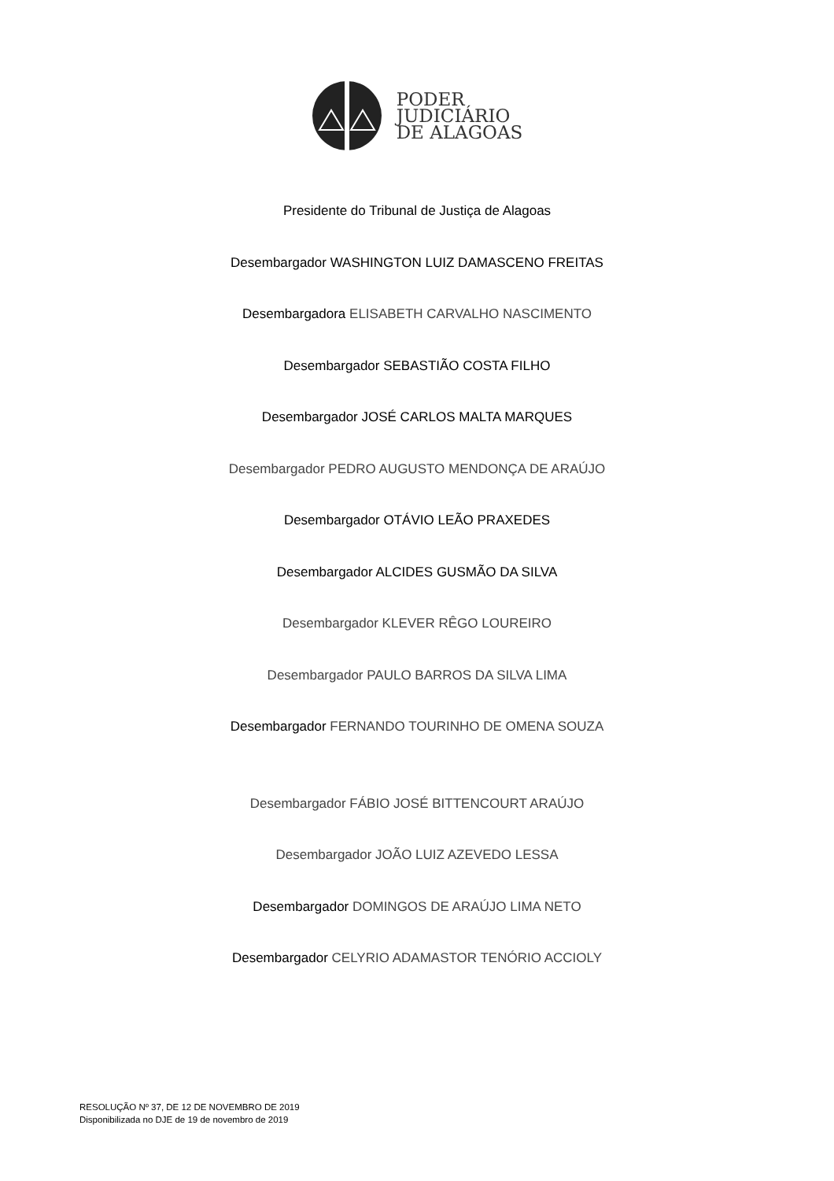PODER
JUDICIÁRIO
DE ALAGOAS
Presidente do Tribunal de Justiça de Alagoas
Desembargador WASHINGTON LUIZ DAMASCENO FREITAS
Desembargadora ELISABETH CARVALHO NASCIMENTO
Desembargador SEBASTIÃO COSTA FILHO
Desembargador JOSÉ CARLOS MALTA MARQUES
Desembargador PEDRO AUGUSTO MENDONÇA DE ARAÚJO
Desembargador OTÁVIO LEÃO PRAXEDES
Desembargador ALCIDES GUSMÃO DA SILVA
Desembargador KLEVER RÊGO LOUREIRO
Desembargador PAULO BARROS DA SILVA LIMA
Desembargador FERNANDO TOURINHO DE OMENA SOUZA
Desembargador FÁBIO JOSÉ BITTENCOURT ARAÚJO
Desembargador JOÃO LUIZ AZEVEDO LESSA
Desembargador DOMINGOS DE ARAÚJO LIMA NETO
Desembargador CELYRIO ADAMASTOR TENÓRIO ACCIOLY
RESOLUÇÃO Nº 37, DE 12 DE NOVEMBRO DE 2019
Disponibilizada no DJE de 19 de novembro de 2019